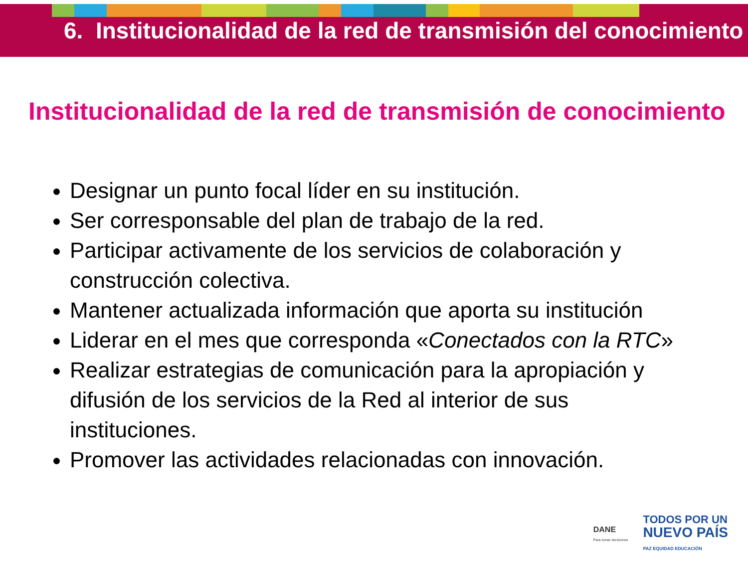6. Institucionalidad de la red de transmisión del conocimiento
Institucionalidad de la red de transmisión de conocimiento
Designar un punto focal líder en su institución.
Ser corresponsable del plan de trabajo de la red.
Participar activamente de los servicios de colaboración y construcción colectiva.
Mantener actualizada información que aporta su institución
Liderar en el mes que corresponda «Conectados con la RTC»
Realizar estrategias de comunicación para la apropiación y difusión de los servicios de la Red al interior de sus instituciones.
Promover las actividades relacionadas con innovación.
DANE
Para tomar decisiones
TODOS POR UN
NUEVO PAÍS
PAZ EQUIDAD EDUCACIÓN